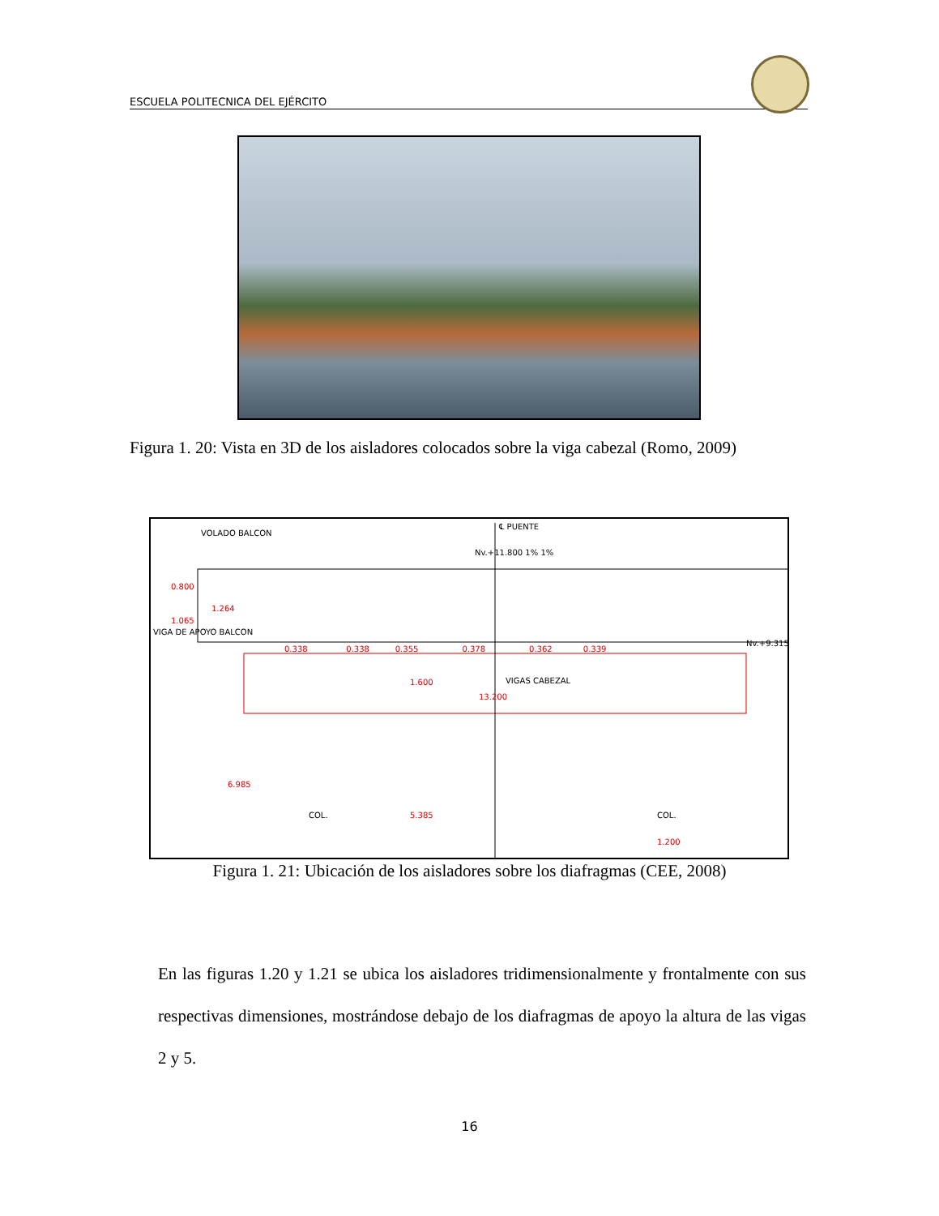ESCUELA POLITECNICA DEL EJÉRCITO
Figura 1. 20: Vista en 3D de los aisladores colocados sobre la viga cabezal (Romo, 2009)
VOLADO BALCON
℄ PUENTE
Nv.+11.800 1% 1%
0.800
1.264
1.065
VIGA DE APOYO BALCON
0.338 0.338 0.355 0.378 0.362 0.339
Nv.+9.315
1.600 VIGAS CABEZAL
13.200
6.985
COL. 5.385 COL.
1.200
Figura 1. 21: Ubicación de los aisladores sobre los diafragmas (CEE, 2008)
En las figuras 1.20 y 1.21 se ubica los aisladores tridimensionalmente y frontalmente con sus respectivas dimensiones, mostrándose debajo de los diafragmas de apoyo la altura de las vigas 2 y 5.
16